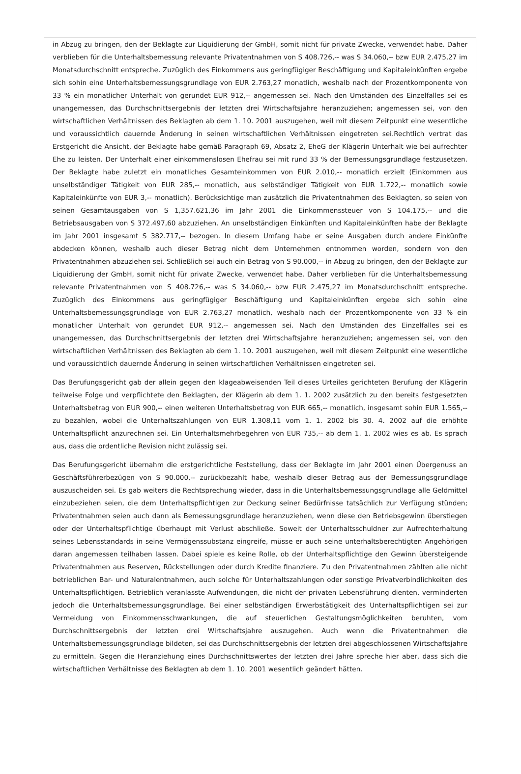in Abzug zu bringen, den der Beklagte zur Liquidierung der GmbH, somit nicht für private Zwecke, verwendet habe. Daher verblieben für die Unterhaltsbemessung relevante Privatentnahmen von S 408.726,-- was S 34.060,-- bzw EUR 2.475,27 im Monatsdurchschnitt entspreche. Zuzüglich des Einkommens aus geringfügiger Beschäftigung und Kapitaleinkünften ergebe sich sohin eine Unterhaltsbemessungsgrundlage von EUR 2.763,27 monatlich, weshalb nach der Prozentkomponente von 33 % ein monatlicher Unterhalt von gerundet EUR 912,-- angemessen sei. Nach den Umständen des Einzelfalles sei es unangemessen, das Durchschnittsergebnis der letzten drei Wirtschaftsjahre heranzuziehen; angemessen sei, von den wirtschaftlichen Verhältnissen des Beklagten ab dem 1. 10. 2001 auszugehen, weil mit diesem Zeitpunkt eine wesentliche und voraussichtlich dauernde Änderung in seinen wirtschaftlichen Verhältnissen eingetreten sei.Rechtlich vertrat das Erstgericht die Ansicht, der Beklagte habe gemäß Paragraph 69, Absatz 2, EheG der Klägerin Unterhalt wie bei aufrechter Ehe zu leisten. Der Unterhalt einer einkommenslosen Ehefrau sei mit rund 33 % der Bemessungsgrundlage festzusetzen. Der Beklagte habe zuletzt ein monatliches Gesamteinkommen von EUR 2.010,-- monatlich erzielt (Einkommen aus unselbständiger Tätigkeit von EUR 285,-- monatlich, aus selbständiger Tätigkeit von EUR 1.722,-- monatlich sowie Kapitaleinkünfte von EUR 3,-- monatlich). Berücksichtige man zusätzlich die Privatentnahmen des Beklagten, so seien von seinen Gesamtausgaben von S 1,357.621,36 im Jahr 2001 die Einkommenssteuer von S 104.175,-- und die Betriebsausgaben von S 372.497,60 abzuziehen. An unselbständigen Einkünften und Kapitaleinkünften habe der Beklagte im Jahr 2001 insgesamt S 382.717,-- bezogen. In diesem Umfang habe er seine Ausgaben durch andere Einkünfte abdecken können, weshalb auch dieser Betrag nicht dem Unternehmen entnommen worden, sondern von den Privatentnahmen abzuziehen sei. Schließlich sei auch ein Betrag von S 90.000,-- in Abzug zu bringen, den der Beklagte zur Liquidierung der GmbH, somit nicht für private Zwecke, verwendet habe. Daher verblieben für die Unterhaltsbemessung relevante Privatentnahmen von S 408.726,-- was S 34.060,-- bzw EUR 2.475,27 im Monatsdurchschnitt entspreche. Zuzüglich des Einkommens aus geringfügiger Beschäftigung und Kapitaleinkünften ergebe sich sohin eine Unterhaltsbemessungsgrundlage von EUR 2.763,27 monatlich, weshalb nach der Prozentkomponente von 33 % ein monatlicher Unterhalt von gerundet EUR 912,-- angemessen sei. Nach den Umständen des Einzelfalles sei es unangemessen, das Durchschnittsergebnis der letzten drei Wirtschaftsjahre heranzuziehen; angemessen sei, von den wirtschaftlichen Verhältnissen des Beklagten ab dem 1. 10. 2001 auszugehen, weil mit diesem Zeitpunkt eine wesentliche und voraussichtlich dauernde Änderung in seinen wirtschaftlichen Verhältnissen eingetreten sei.
Das Berufungsgericht gab der allein gegen den klageabweisenden Teil dieses Urteiles gerichteten Berufung der Klägerin teilweise Folge und verpflichtete den Beklagten, der Klägerin ab dem 1. 1. 2002 zusätzlich zu den bereits festgesetzten Unterhaltsbetrag von EUR 900,-- einen weiteren Unterhaltsbetrag von EUR 665,-- monatlich, insgesamt sohin EUR 1.565,-- zu bezahlen, wobei die Unterhaltszahlungen von EUR 1.308,11 vom 1. 1. 2002 bis 30. 4. 2002 auf die erhöhte Unterhaltspflicht anzurechnen sei. Ein Unterhaltsmehrbegehren von EUR 735,-- ab dem 1. 1. 2002 wies es ab. Es sprach aus, dass die ordentliche Revision nicht zulässig sei.
Das Berufungsgericht übernahm die erstgerichtliche Feststellung, dass der Beklagte im Jahr 2001 einen Übergenuss an Geschäftsführerbezügen von S 90.000,-- zurückbezahlt habe, weshalb dieser Betrag aus der Bemessungsgrundlage auszuscheiden sei. Es gab weiters die Rechtsprechung wieder, dass in die Unterhaltsbemessungsgrundlage alle Geldmittel einzubeziehen seien, die dem Unterhaltspflichtigen zur Deckung seiner Bedürfnisse tatsächlich zur Verfügung stünden; Privatentnahmen seien auch dann als Bemessungsgrundlage heranzuziehen, wenn diese den Betriebsgewinn überstiegen oder der Unterhaltspflichtige überhaupt mit Verlust abschließe. Soweit der Unterhaltsschuldner zur Aufrechterhaltung seines Lebensstandards in seine Vermögenssubstanz eingreife, müsse er auch seine unterhaltsberechtigten Angehörigen daran angemessen teilhaben lassen. Dabei spiele es keine Rolle, ob der Unterhaltspflichtige den Gewinn übersteigende Privatentnahmen aus Reserven, Rückstellungen oder durch Kredite finanziere. Zu den Privatentnahmen zählten alle nicht betrieblichen Bar- und Naturalentnahmen, auch solche für Unterhaltszahlungen oder sonstige Privatverbindlichkeiten des Unterhaltspflichtigen. Betrieblich veranlasste Aufwendungen, die nicht der privaten Lebensführung dienten, verminderten jedoch die Unterhaltsbemessungsgrundlage. Bei einer selbständigen Erwerbstätigkeit des Unterhaltspflichtigen sei zur Vermeidung von Einkommensschwankungen, die auf steuerlichen Gestaltungsmöglichkeiten beruhten, vom Durchschnittsergebnis der letzten drei Wirtschaftsjahre auszugehen. Auch wenn die Privatentnahmen die Unterhaltsbemessungsgrundlage bildeten, sei das Durchschnittsergebnis der letzten drei abgeschlossenen Wirtschaftsjahre zu ermitteln. Gegen die Heranziehung eines Durchschnittswertes der letzten drei Jahre spreche hier aber, dass sich die wirtschaftlichen Verhältnisse des Beklagten ab dem 1. 10. 2001 wesentlich geändert hätten.